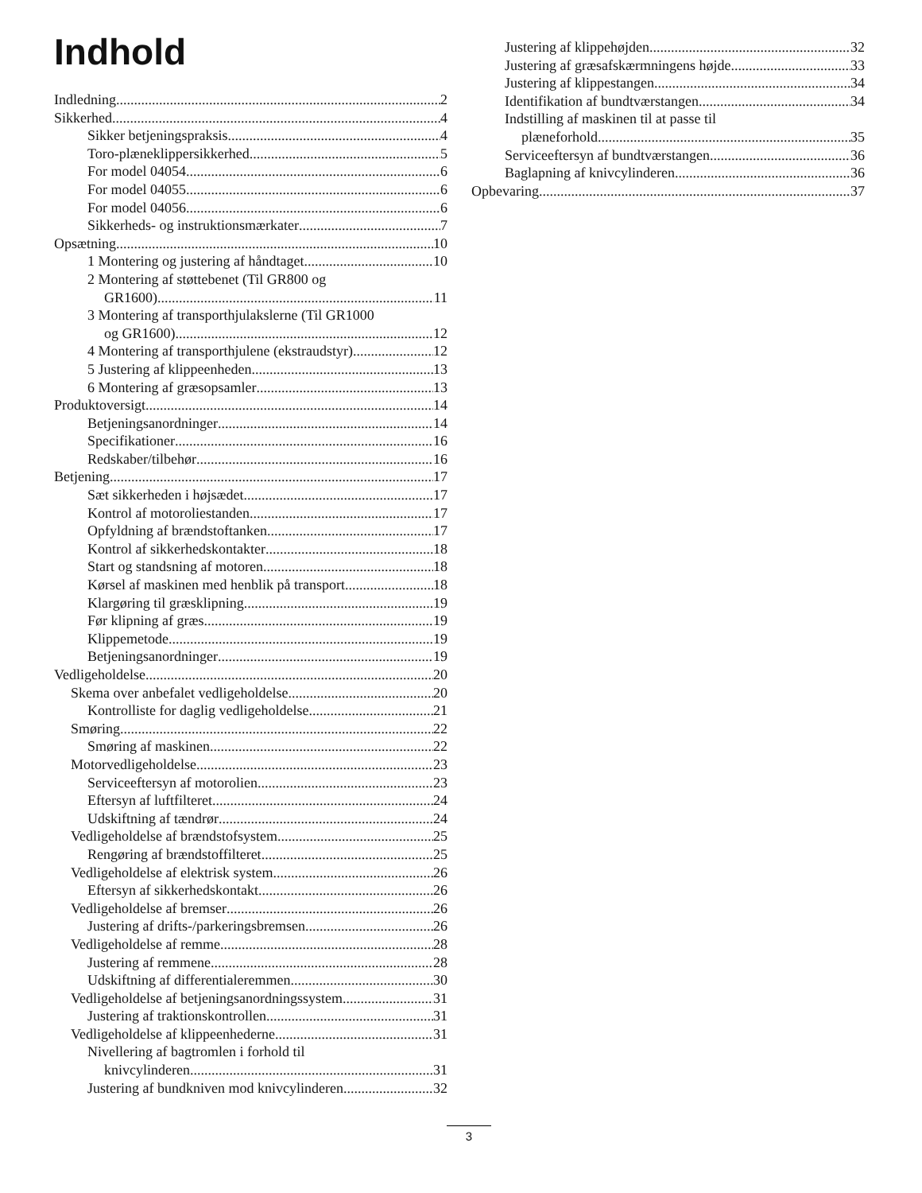Indhold
Indledning 2
Sikkerhed 4
Sikker betjeningspraksis 4
Toro-plæneklippersikkerhed 5
For model 04054 6
For model 04055 6
For model 04056 6
Sikkerheds- og instruktionsmærkater 7
Opsætning 10
1 Montering og justering af håndtaget 10
2 Montering af støttebenet (Til GR800 og
GR1600) 11
3 Montering af transporthjulakslerne (Til GR1000
og GR1600) 12
4 Montering af transporthjulene (ekstraudstyr) 12
5 Justering af klippeenheden 13
6 Montering af græsopsamler 13
Produktoversigt 14
Betjeningsanordninger 14
Specifikationer 16
Redskaber/tilbehør 16
Betjening 17
Sæt sikkerheden i højsædet 17
Kontrol af motoroliestanden 17
Opfyldning af brændstoftanken 17
Kontrol af sikkerhedskontakter 18
Start og standsning af motoren 18
Kørsel af maskinen med henblik på transport 18
Klargøring til græsklipning 19
Før klipning af græs 19
Klippemetode 19
Betjeningsanordninger 19
Vedligeholdelse 20
Skema over anbefalet vedligeholdelse 20
Kontrolliste for daglig vedligeholdelse 21
Smøring 22
Smøring af maskinen 22
Motorvedligeholdelse 23
Serviceeftersyn af motorolien 23
Eftersyn af luftfilteret 24
Udskiftning af tændrør 24
Vedligeholdelse af brændstofsystem 25
Rengøring af brændstoffilteret 25
Vedligeholdelse af elektrisk system 26
Eftersyn af sikkerhedskontakt 26
Vedligeholdelse af bremser 26
Justering af drifts-/parkeringsbremsen 26
Vedligeholdelse af remme 28
Justering af remmene 28
Udskiftning af differentialeremmen 30
Vedligeholdelse af betjeningsanordningssystem 31
Justering af traktionskontrollen 31
Vedligeholdelse af klippeenhederne 31
Nivellering af bagtromlen i forhold til
knivcylinderen 31
Justering af bundkniven mod knivcylinderen 32
Justering af klippehøjden 32
Justering af græsafskærmningens højde 33
Justering af klippestangen 34
Identifikation af bundtværstangen 34
Indstilling af maskinen til at passe til
plæneforhold 35
Serviceeftersyn af bundtværstangen 36
Baglapning af knivcylinderen 36
Opbevaring 37
3